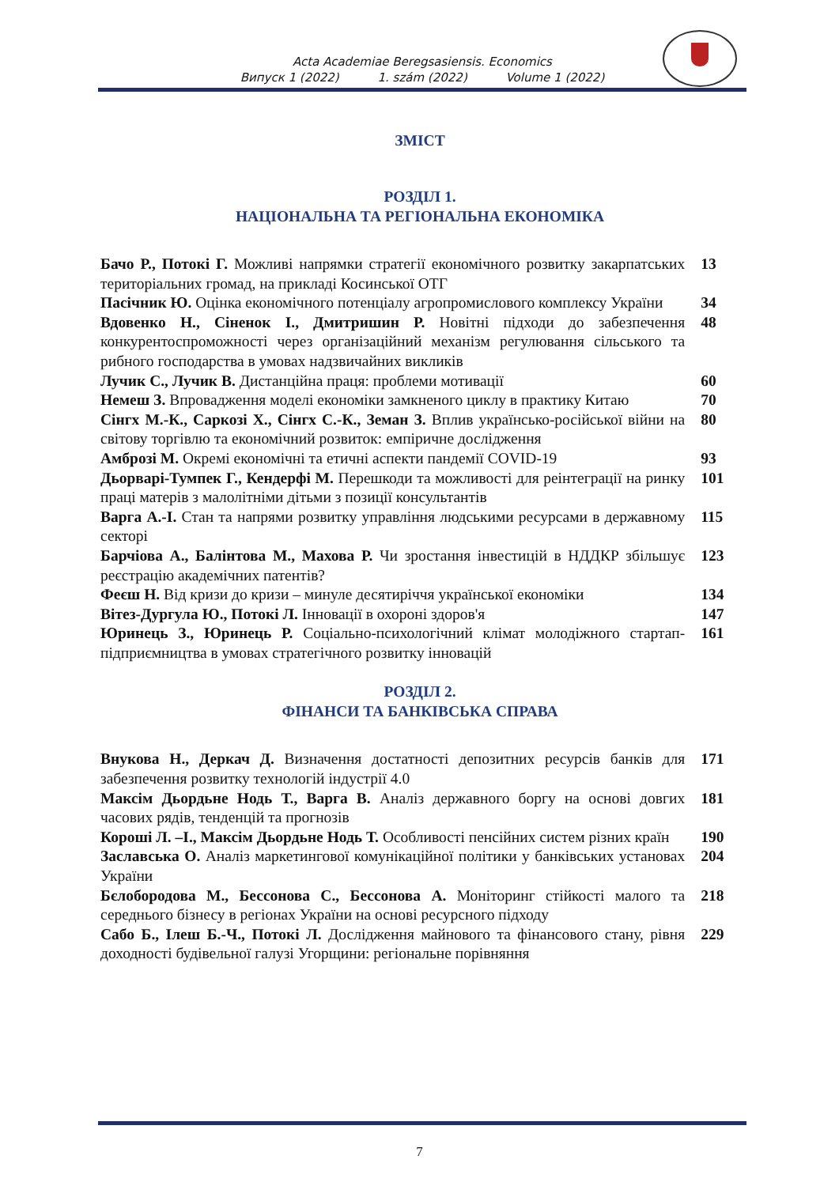Acta Academiae Beregsasiensis. Economics
Випуск 1 (2022) 1. szám (2022) Volume 1 (2022)
ЗМІСТ
РОЗДІЛ 1.
НАЦІОНАЛЬНА ТА РЕГІОНАЛЬНА ЕКОНОМІКА
Бачо Р., Потокі Г. Можливі напрямки стратегії економічного розвитку закарпатських територіальних громад, на прикладі Косинської ОТГ
13
Пасічник Ю. Оцінка економічного потенціалу агропромислового комплексу України
34
Вдовенко Н., Сіненок І., Дмитришин Р. Новітні підходи до забезпечення конкурентоспроможності через організаційний механізм регулювання сільського та рибного господарства в умовах надзвичайних викликів
48
Лучик С., Лучик В. Дистанційна праця: проблеми мотивації 60
Немеш З. Впровадження моделі економіки замкненого циклу в практику Китаю
70
Сінгх М.-К., Саркозі Х., Сінгх С.-К., Земан З. Вплив українсько-російської війни на світову торгівлю та економічний розвиток: емпіричне дослідження
80
Амброзі М. Окремі економічні та етичні аспекти пандемії COVID-19 93
Дьорварі-Тумпек Г., Кендерфі М. Перешкоди та можливості для реінтеграції на ринку праці матерів з малолітніми дітьми з позиції консультантів
101
Варга А.-І. Стан та напрями розвитку управління людськими ресурсами в державному секторі
115
Барчіова А., Балінтова М., Махова Р. Чи зростання інвестицій в НДДКР збільшує реєстрацію академічних патентів?
123
Феєш Н. Від кризи до кризи – минуле десятиріччя української економіки
134
Вітез-Дургула Ю., Потокі Л. Інновації в охороні здоров'я 147
Юринець З., Юринець Р. Соціально-психологічний клімат молодіжного стартап-підприємництва в умовах стратегічного розвитку інновацій
161
РОЗДІЛ 2.
ФІНАНСИ ТА БАНКІВСЬКА СПРАВА
Внукова Н., Деркач Д. Визначення достатності депозитних ресурсів банків для забезпечення розвитку технологій індустрії 4.0
171
Максім Дьордьне Нодь Т., Варга В. Аналіз державного боргу на основі довгих часових рядів, тенденцій та прогнозів
181
Короші Л. –І., Максім Дьордьне Нодь Т. Особливості пенсійних систем різних країн
190
Заславська О. Аналіз маркетингової комунікаційної політики у банківських установах України
204
Бєлобородова М., Бессонова С., Бессонова А. Моніторинг стійкості малого та середнього бізнесу в регіонах України на основі ресурсного підходу
218
Сабо Б., Ілеш Б.-Ч., Потокі Л. Дослідження майнового та фінансового стану, рівня доходності будівельної галузі Угорщини: регіональне порівняння
229
7